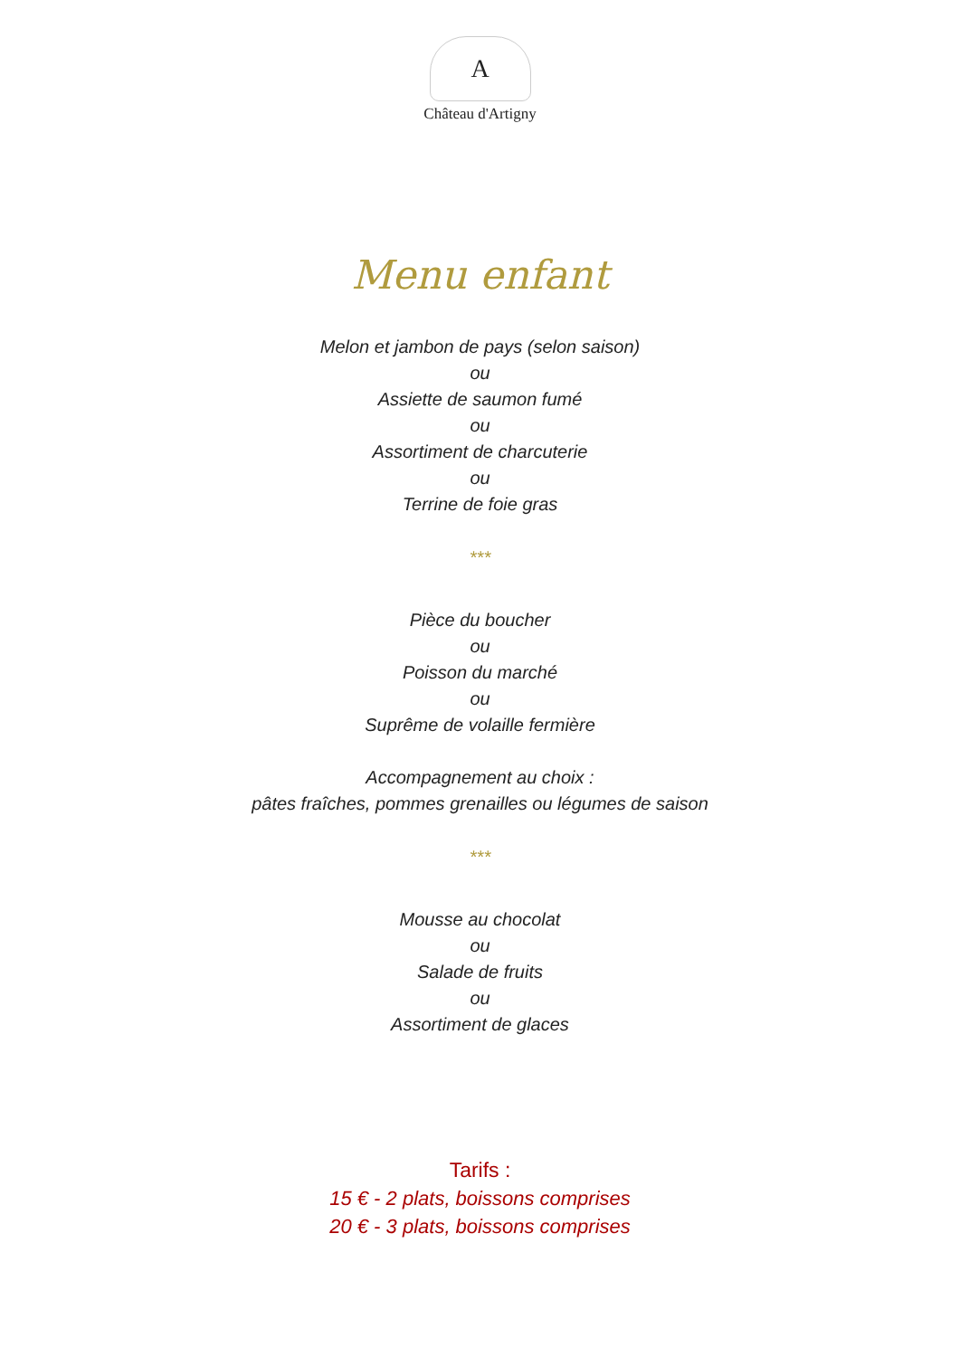A
Château d'Artigny
Menu enfant
Melon et jambon de pays (selon saison)
ou
Assiette de saumon fumé
ou
Assortiment de charcuterie
ou
Terrine de foie gras
***
Pièce du boucher
ou
Poisson du marché
ou
Suprême de volaille fermière
Accompagnement au choix :
pâtes fraîches, pommes grenailles ou légumes de saison
***
Mousse au chocolat
ou
Salade de fruits
ou
Assortiment de glaces
Tarifs :
15 € - 2 plats, boissons comprises
20 € - 3 plats, boissons comprises